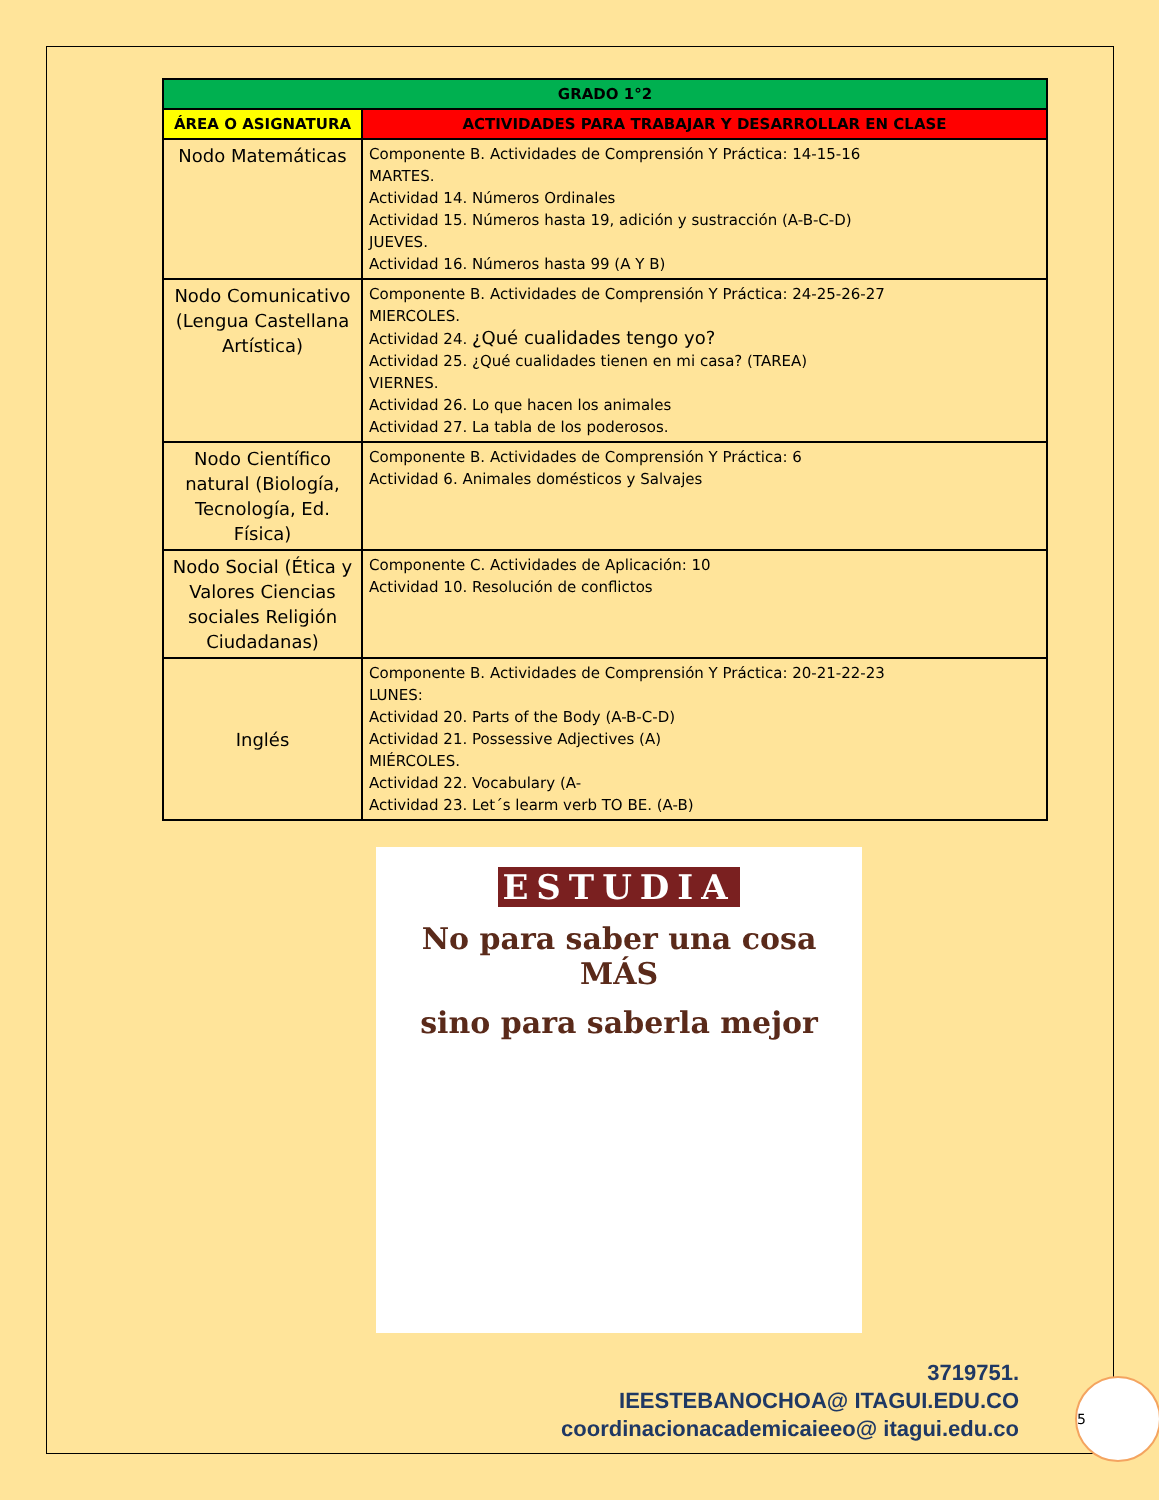| GRADO 1°2 | |
| --- | --- |
| ÁREA O ASIGNATURA | ACTIVIDADES PARA TRABAJAR Y DESARROLLAR EN CLASE |
| Nodo Matemáticas | Componente B. Actividades de Comprensión Y Práctica: 14-15-16 MARTES. Actividad 14. Números Ordinales Actividad 15. Números hasta 19, adición y sustracción (A-B-C-D) JUEVES. Actividad 16. Números hasta 99 (A Y B) |
| Nodo Comunicativo (Lengua Castellana Artística) | Componente B. Actividades de Comprensión Y Práctica: 24-25-26-27 MIERCOLES. Actividad 24. ¿Qué cualidades tengo yo? Actividad 25. ¿Qué cualidades tienen en mi casa? (TAREA) VIERNES. Actividad 26. Lo que hacen los animales Actividad 27. La tabla de los poderosos. |
| Nodo Científico natural (Biología, Tecnología, Ed. Física) | Componente B. Actividades de Comprensión Y Práctica: 6 Actividad 6. Animales domésticos y Salvajes |
| Nodo Social (Ética y Valores Ciencias sociales Religión Ciudadanas) | Componente C. Actividades de Aplicación: 10 Actividad 10. Resolución de conflictos |
| Inglés | Componente B. Actividades de Comprensión Y Práctica: 20-21-22-23 LUNES: Actividad 20. Parts of the Body (A-B-C-D) Actividad 21. Possessive Adjectives (A) MIÉRCOLES. Actividad 22. Vocabulary (A- Actividad 23. Let´s learm verb TO BE. (A-B) |
ESTUDIA
No para saber una cosa
MÁS
sino para saberla mejor
3719751.
IEESTEBANOCHOA@ ITAGUI.EDU.CO
coordinacionacademicaieeo@ itagui.edu.co
5